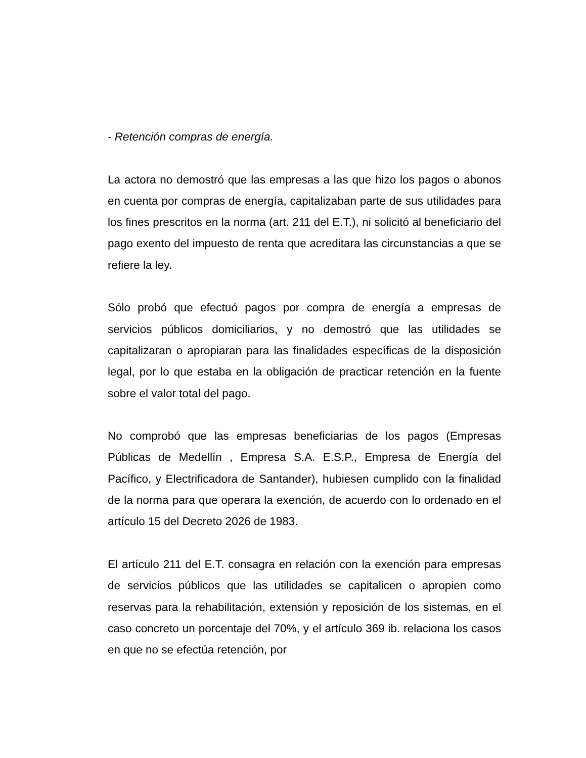- Retención compras de energía.
La actora no demostró que las empresas a las que hizo los pagos o abonos en cuenta por compras de energía, capitalizaban parte de sus utilidades para los fines prescritos en la norma (art. 211 del E.T.), ni solicitó al beneficiario del pago exento del impuesto de renta que acreditara las circunstancias a que se refiere la ley.
Sólo probó que efectuó pagos por compra de energía a empresas de servicios públicos domiciliarios, y no demostró que las utilidades se capitalizaran o apropiaran para las finalidades específicas de la disposición legal, por lo que estaba en la obligación de practicar retención en la fuente sobre el valor total del pago.
No comprobó que las empresas beneficiarias de los pagos (Empresas Públicas de Medellín , Empresa S.A. E.S.P., Empresa de Energía del Pacífico, y Electrificadora de Santander), hubiesen cumplido con la finalidad de la norma para que operara la exención, de acuerdo con lo ordenado en el artículo 15 del Decreto 2026 de 1983.
El artículo 211 del E.T. consagra en relación con la exención para empresas de servicios públicos que las utilidades se capitalicen o apropien como reservas para la rehabilitación, extensión y reposición de los sistemas, en el caso concreto un porcentaje del 70%, y el artículo 369 ib. relaciona los casos en que no se efectúa retención, por